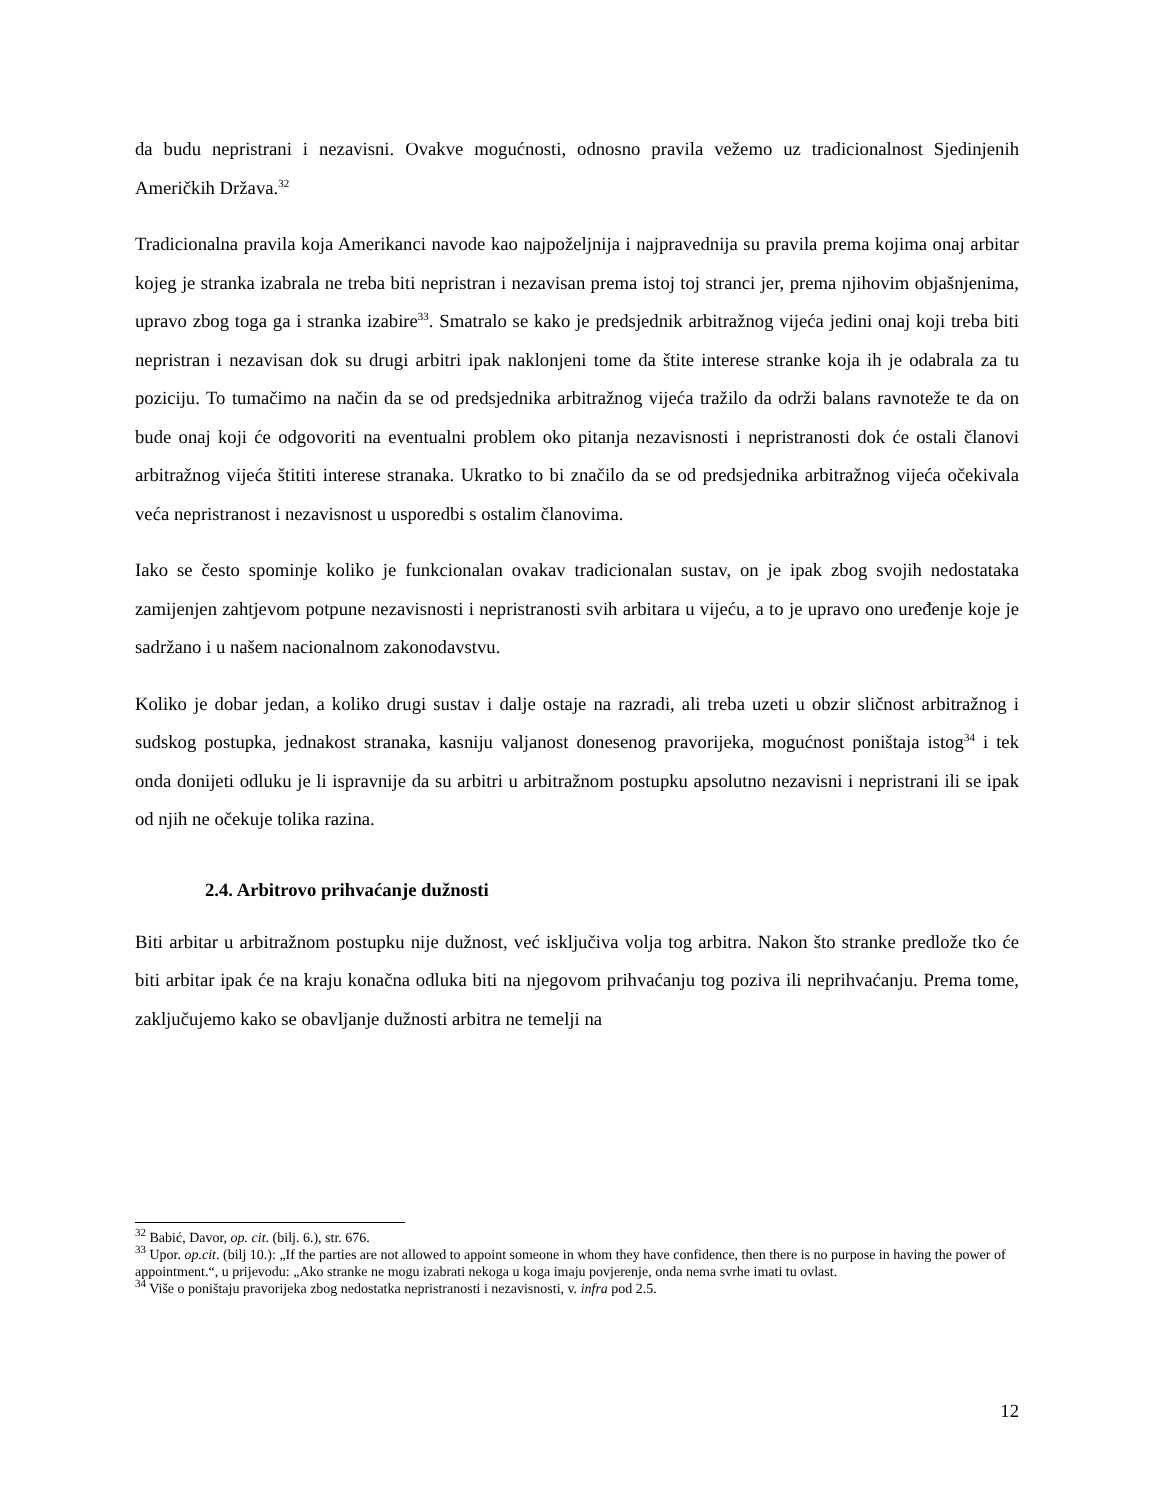da budu nepristrani i nezavisni. Ovakve mogućnosti, odnosno pravila vežemo uz tradicionalnost Sjedinjenih Američkih Država.<sup>32</sup>
Tradicionalna pravila koja Amerikanci navode kao najpoželjnija i najpravednija su pravila prema kojima onaj arbitar kojeg je stranka izabrala ne treba biti nepristran i nezavisan prema istoj toj stranci jer, prema njihovim objašnjenima, upravo zbog toga ga i stranka izabire<sup>33</sup>. Smatralo se kako je predsjednik arbitražnog vijeća jedini onaj koji treba biti nepristran i nezavisan dok su drugi arbitri ipak naklonjeni tome da štite interese stranke koja ih je odabrala za tu poziciju. To tumačimo na način da se od predsjednika arbitražnog vijeća tražilo da održi balans ravnoteže te da on bude onaj koji će odgovoriti na eventualni problem oko pitanja nezavisnosti i nepristranosti dok će ostali članovi arbitražnog vijeća štititi interese stranaka. Ukratko to bi značilo da se od predsjednika arbitražnog vijeća očekivala veća nepristranost i nezavisnost u usporedbi s ostalim članovima.
Iako se često spominje koliko je funkcionalan ovakav tradicionalan sustav, on je ipak zbog svojih nedostataka zamijenjen zahtjevom potpune nezavisnosti i nepristranosti svih arbitara u vijeću, a to je upravo ono uređenje koje je sadržano i u našem nacionalnom zakonodavstvu.
Koliko je dobar jedan, a koliko drugi sustav i dalje ostaje na razradi, ali treba uzeti u obzir sličnost arbitražnog i sudskog postupka, jednakost stranaka, kasniju valjanost donesenog pravorijeka, mogućnost poništaja istog<sup>34</sup> i tek onda donijeti odluku je li ispravnije da su arbitri u arbitražnom postupku apsolutno nezavisni i nepristrani ili se ipak od njih ne očekuje tolika razina.
2.4. Arbitrovo prihvaćanje dužnosti
Biti arbitar u arbitražnom postupku nije dužnost, već isključiva volja tog arbitra. Nakon što stranke predlože tko će biti arbitar ipak će na kraju konačna odluka biti na njegovom prihvaćanju tog poziva ili neprihvaćanju. Prema tome, zaključujemo kako se obavljanje dužnosti arbitra ne temelji na
<sup>32</sup> Babić, Davor, op. cit. (bilj. 6.), str. 676.
<sup>33</sup> Upor. op.cit. (bilj 10.): „If the parties are not allowed to appoint someone in whom they have confidence, then there is no purpose in having the power of appointment.“, u prijevodu: „Ako stranke ne mogu izabrati nekoga u koga imaju povjerenje, onda nema svrhe imati tu ovlast.
<sup>34</sup> Više o poništaju pravorijeka zbog nedostatka nepristranosti i nezavisnosti, v. infra pod 2.5.
12